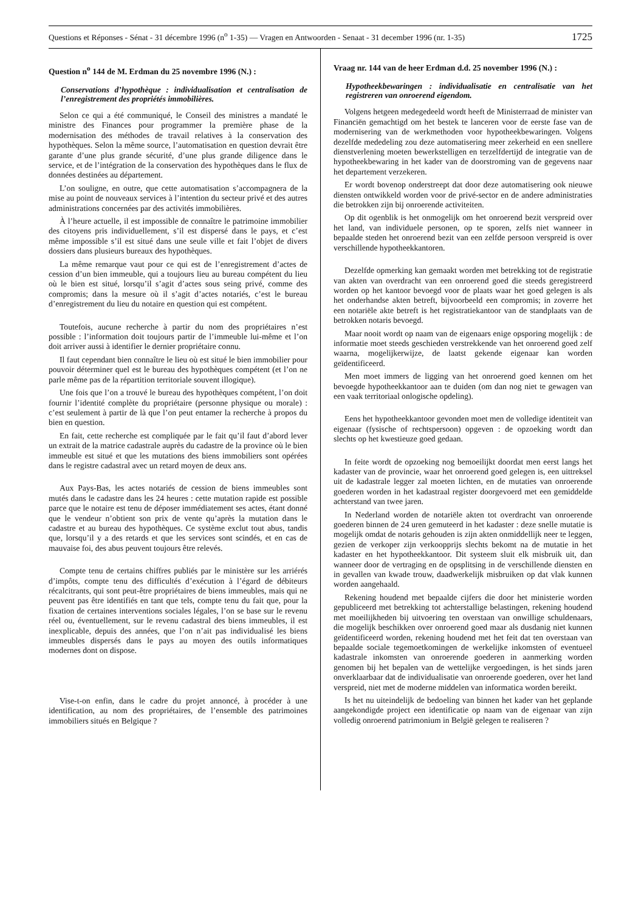Questions et Réponses - Sénat - 31 décembre 1996 (n<sup>o</sup> 1-35) — Vragen en Antwoorden - Senaat - 31 december 1996 (nr. 1-35) 1725
Question n<sup>o</sup> 144 de M. Erdman du 25 novembre 1996 (N.) :
Conservations d’hypothèque : individualisation et centralisation de l’enregistrement des propriétés immobilières.
Selon ce qui a été communiqué, le Conseil des ministres a mandaté le ministre des Finances pour programmer la première phase de la modernisation des méthodes de travail relatives à la conservation des hypothèques. Selon la même source, l’automatisation en question devrait être garante d’une plus grande sécurité, d’une plus grande diligence dans le service, et de l’intégration de la conservation des hypothèques dans le flux de données destinées au département.
L’on souligne, en outre, que cette automatisation s’accompagnera de la mise au point de nouveaux services à l’intention du secteur privé et des autres administrations concernées par des activités immobilières.
À l’heure actuelle, il est impossible de connaître le patrimoine immobilier des citoyens pris individuellement, s’il est dispersé dans le pays, et c’est même impossible s’il est situé dans une seule ville et fait l’objet de divers dossiers dans plusieurs bureaux des hypothèques.
La même remarque vaut pour ce qui est de l’enregistrement d’actes de cession d’un bien immeuble, qui a toujours lieu au bureau compétent du lieu où le bien est situé, lorsqu’il s’agit d’actes sous seing privé, comme des compromis; dans la mesure où il s’agit d’actes notariés, c’est le bureau d’enregistrement du lieu du notaire en question qui est compétent.
Toutefois, aucune recherche à partir du nom des propriétaires n’est possible : l’information doit toujours partir de l’immeuble lui-même et l’on doit arriver aussi à identifier le dernier propriétaire connu.
Il faut cependant bien connaître le lieu où est situé le bien immobilier pour pouvoir déterminer quel est le bureau des hypothèques compétent (et l’on ne parle même pas de la répartition territoriale souvent illogique).
Une fois que l’on a trouvé le bureau des hypothèques compétent, l’on doit fournir l’identité complète du propriétaire (personne physique ou morale) : c’est seulement à partir de là que l’on peut entamer la recherche à propos du bien en question.
En fait, cette recherche est compliquée par le fait qu’il faut d’abord lever un extrait de la matrice cadastrale auprès du cadastre de la province où le bien immeuble est situé et que les mutations des biens immobiliers sont opérées dans le registre cadastral avec un retard moyen de deux ans.
Aux Pays-Bas, les actes notariés de cession de biens immeubles sont mutés dans le cadastre dans les 24 heures : cette mutation rapide est possible parce que le notaire est tenu de déposer immédiatement ses actes, étant donné que le vendeur n’obtient son prix de vente qu’après la mutation dans le cadastre et au bureau des hypothèques. Ce système exclut tout abus, tandis que, lorsqu’il y a des retards et que les services sont scindés, et en cas de mauvaise foi, des abus peuvent toujours être relevés.
Compte tenu de certains chiffres publiés par le ministère sur les arriérés d’impôts, compte tenu des difficultés d’exécution à l’égard de débiteurs récalcitrants, qui sont peut-être propriétaires de biens immeubles, mais qui ne peuvent pas être identifiés en tant que tels, compte tenu du fait que, pour la fixation de certaines interventions sociales légales, l’on se base sur le revenu réel ou, éventuellement, sur le revenu cadastral des biens immeubles, il est inexplicable, depuis des années, que l’on n’ait pas individualisé les biens immeubles dispersés dans le pays au moyen des outils informatiques modernes dont on dispose.
Vise-t-on enfin, dans le cadre du projet annoncé, à procéder à une identification, au nom des propriétaires, de l’ensemble des patrimoines immobiliers situés en Belgique ?
Vraag nr. 144 van de heer Erdman d.d. 25 november 1996 (N.) :
Hypotheekbewaringen : individualisatie en centralisatie van het registreren van onroerend eigendom.
Volgens hetgeen medegedeeld wordt heeft de Ministerraad de minister van Financiën gemachtigd om het bestek te lanceren voor de eerste fase van de modernisering van de werkmethoden voor hypotheekbewaringen. Volgens dezelfde mededeling zou deze automatisering meer zekerheid en een snellere dienstverlening moeten bewerkstelligen en terzelfdertijd de integratie van de hypotheekbewaring in het kader van de doorstroming van de gegevens naar het departement verzekeren.
Er wordt bovenop onderstreept dat door deze automatisering ook nieuwe diensten ontwikkeld worden voor de privé-sector en de andere administraties die betrokken zijn bij onroerende activiteiten.
Op dit ogenblik is het onmogelijk om het onroerend bezit verspreid over het land, van individuele personen, op te sporen, zelfs niet wanneer in bepaalde steden het onroerend bezit van een zelfde persoon verspreid is over verschillende hypotheekkantoren.
Dezelfde opmerking kan gemaakt worden met betrekking tot de registratie van akten van overdracht van een onroerend goed die steeds geregistreerd worden op het kantoor bevoegd voor de plaats waar het goed gelegen is als het onderhandse akten betreft, bijvoorbeeld een compromis; in zoverre het een notariële akte betreft is het registratiekantoor van de standplaats van de betrokken notaris bevoegd.
Maar nooit wordt op naam van de eigenaars enige opsporing mogelijk : de informatie moet steeds geschieden verstrekkende van het onroerend goed zelf waarna, mogelijkerwijze, de laatst gekende eigenaar kan worden geïdentificeerd.
Men moet immers de ligging van het onroerend goed kennen om het bevoegde hypotheekkantoor aan te duiden (om dan nog niet te gewagen van een vaak territoriaal onlogische opdeling).
Eens het hypotheekkantoor gevonden moet men de volledige identiteit van eigenaar (fysische of rechtspersoon) opgeven : de opzoeking wordt dan slechts op het kwestieuze goed gedaan.
In feite wordt de opzoeking nog bemoeilijkt doordat men eerst langs het kadaster van de provincie, waar het onroerend goed gelegen is, een uittreksel uit de kadastrale legger zal moeten lichten, en de mutaties van onroerende goederen worden in het kadastraal register doorgevoerd met een gemiddelde achterstand van twee jaren.
In Nederland worden de notariële akten tot overdracht van onroerende goederen binnen de 24 uren gemuteerd in het kadaster : deze snelle mutatie is mogelijk omdat de notaris gehouden is zijn akten onmiddellijk neer te leggen, gezien de verkoper zijn verkoopprijs slechts bekomt na de mutatie in het kadaster en het hypotheekkantoor. Dit systeem sluit elk misbruik uit, dan wanneer door de vertraging en de opsplitsing in de verschillende diensten en in gevallen van kwade trouw, daadwerkelijk misbruiken op dat vlak kunnen worden aangehaald.
Rekening houdend met bepaalde cijfers die door het ministerie worden gepubliceerd met betrekking tot achterstallige belastingen, rekening houdend met moeilijkheden bij uitvoering ten overstaan van onwillige schuldenaars, die mogelijk beschikken over onroerend goed maar als dusdanig niet kunnen geïdentificeerd worden, rekening houdend met het feit dat ten overstaan van bepaalde sociale tegemoetkomingen de werkelijke inkomsten of eventueel kadastrale inkomsten van onroerende goederen in aanmerking worden genomen bij het bepalen van de wettelijke vergoedingen, is het sinds jaren onverklaarbaar dat de individualisatie van onroerende goederen, over het land verspreid, niet met de moderne middelen van informatica worden bereikt.
Is het nu uiteindelijk de bedoeling van binnen het kader van het geplande aangekondigde project een identificatie op naam van de eigenaar van zijn volledig onroerend patrimonium in België gelegen te realiseren ?